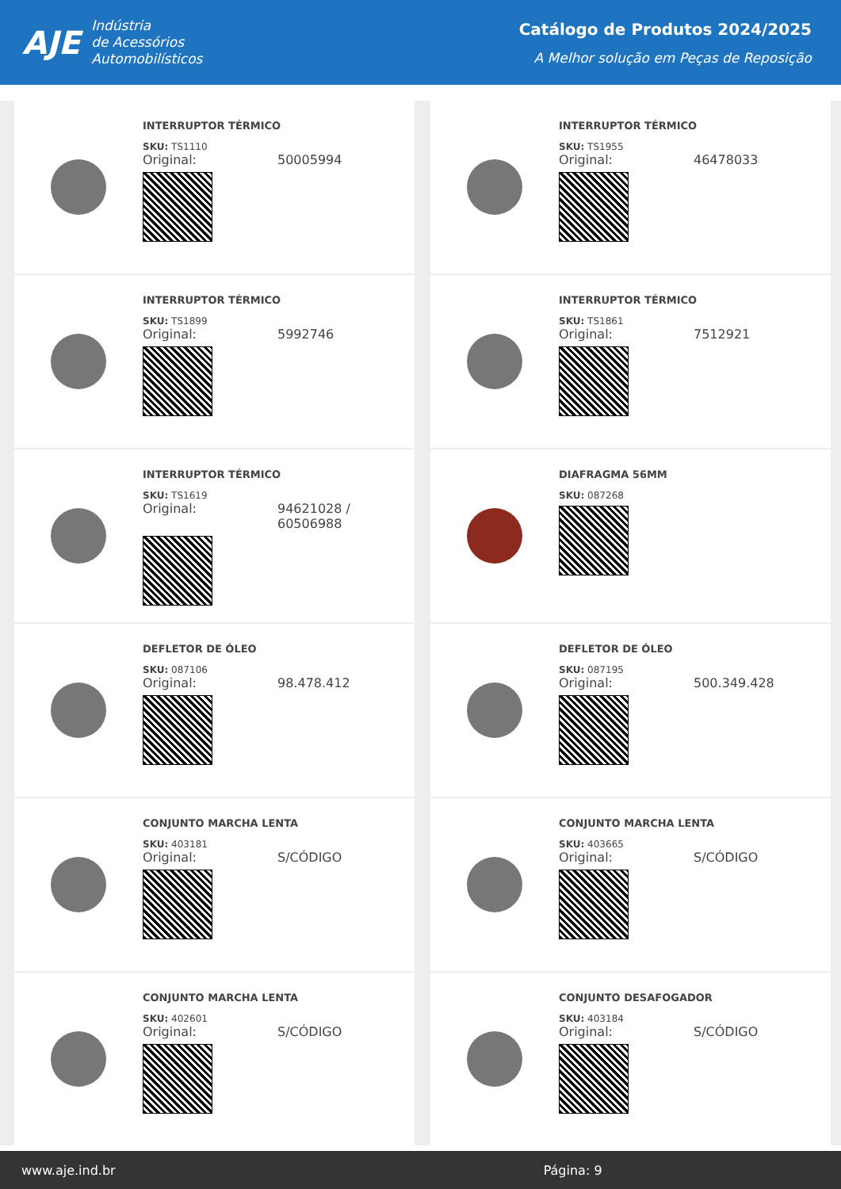AJE
Indústria
de Acessórios
Automobilísticos
Catálogo de Produtos 2024/2025
A Melhor solução em Peças de Reposição
INTERRUPTOR TÉRMICO
SKU: TS1110
Original: 50005994
INTERRUPTOR TÉRMICO
SKU: TS1955
Original: 46478033
INTERRUPTOR TÉRMICO
SKU: TS1899
Original: 5992746
INTERRUPTOR TÉRMICO
SKU: TS1861
Original: 7512921
INTERRUPTOR TÉRMICO
SKU: TS1619
Original: 94621028 /
60506988
DIAFRAGMA 56MM
SKU: 087268
DEFLETOR DE ÓLEO
SKU: 087106
Original: 98.478.412
DEFLETOR DE ÓLEO
SKU: 087195
Original: 500.349.428
CONJUNTO MARCHA LENTA
SKU: 403181
Original: S/CÓDIGO
CONJUNTO MARCHA LENTA
SKU: 403665
Original: S/CÓDIGO
CONJUNTO MARCHA LENTA
SKU: 402601
Original: S/CÓDIGO
CONJUNTO DESAFOGADOR
SKU: 403184
Original: S/CÓDIGO
www.aje.ind.br Página: 9